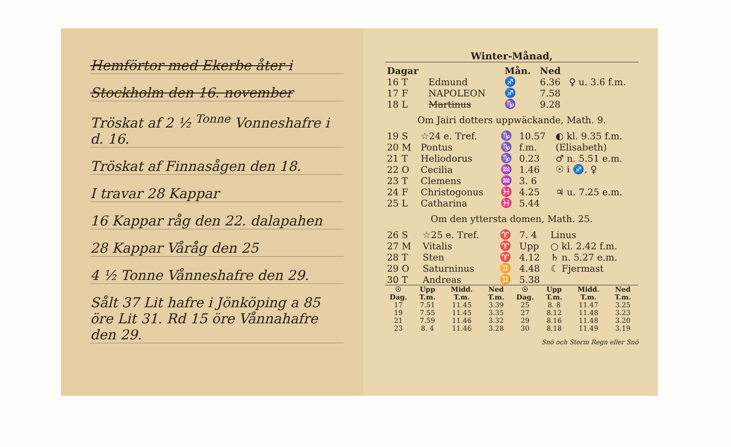Hemförtor med Ekerbe åter i
Stockholm den 16. november
Tröskat af 2 ½ <sup>Tonne</sup> Vonneshafre i d. 16.
Tröskat af Finnasågen den 18.
I travar 28 Kappar
16 Kappar råg den 22. dalapahen
28 Kappar Våråg den 25
4 ½ Tonne Vånneshafre den 29.
Sålt 37 Lit hafre i Jönköping a 85 öre Lit 31. Rd 15 öre Vånnahafre den 29.
Winter-Månad,
| Dagar | | | Mån. | Ned | |
| --- | --- | --- | --- | --- | --- |
| 16 T | Edmund | | ♐ | 6.36 | ♀ u. 3.6 f.m. |
| 17 F | NAPOLEON | | ♐ | 7.58 | |
| 18 L | Martinus | | ♑ | 9.28 | |
Om Jairi dotters uppwäckande, Math. 9.
| 19 S | ☆24 e. Tref. | ♑ | 10.57 | ◐ kl. 9.35 f.m. |
| 20 M | Pontus | ♑ | f.m. | (Elisabeth) |
| 21 T | Heliodorus | ♑ | 0.23 | ♂ n. 5.51 e.m. |
| 22 O | Cecilia | ♒ | 1.46 | ☉ i ♐, ♀ |
| 23 T | Clemens | ♒ | 3. 6 | |
| 24 F | Christogonus | ♓ | 4.25 | ♃ u. 7.25 e.m. |
| 25 L | Catharina | ♓ | 5.44 | |
Om den yttersta domen, Math. 25.
| 26 S | ☆25 e. Tref. | ♈ | 7. 4 | Linus |
| 27 M | Vitalis | ♈ | Upp | ○ kl. 2.42 f.m. |
| 28 T | Sten | ♈ | 4.12 | ♄ n. 5.27 e.m. |
| 29 O | Saturninus | ♊ | 4.48 | ☾ Fjermast |
| 30 T | Andreas | ♊ | 5.38 | |
| ☉ Dag. | Upp T.m. | Midd. T.m. | Ned T.m. | ☉ Dag. | Upp T.m. | Midd. T.m. | Ned T.m. |
| --- | --- | --- | --- | --- | --- | --- | --- |
| 17 | 7.51 | 11.45 | 3.39 | 25 | 8. 8 | 11.47 | 3.25 |
| 19 | 7.55 | 11.45 | 3.35 | 27 | 8.12 | 11.48 | 3.23 |
| 21 | 7.59 | 11.46 | 3.32 | 29 | 8.16 | 11.48 | 3.20 |
| 23 | 8. 4 | 11.46 | 3.28 | 30 | 8.18 | 11.49 | 3.19 |
Snö och Storm Regn eller Snö